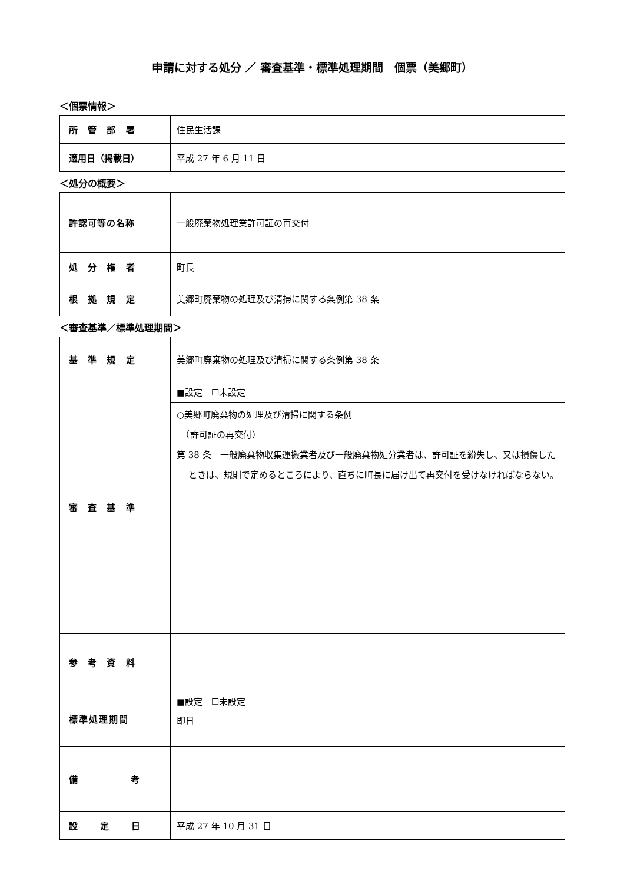申請に対する処分 ／ 審査基準・標準処理期間　個票（美郷町）
＜個票情報＞
| 所 管 部 署 | 住民生活課 |
| 適用日（掲載日） | 平成 27 年 6 月 11 日 |
＜処分の概要＞
| 許認可等の名称 | 一般廃棄物処理業許可証の再交付 |
| 処 分 権 者 | 町長 |
| 根 拠 規 定 | 美郷町廃棄物の処理及び清掃に関する条例第 38 条 |
＜審査基準／標準処理期間＞
| 基 準 規 定 | 美郷町廃棄物の処理及び清掃に関する条例第 38 条 |
| 審 査 基 準 | ■設定 ☐未設定 |
| | ○美郷町廃棄物の処理及び清掃に関する条例 （許可証の再交付） 第 38 条 一般廃棄物収集運搬業者及び一般廃棄物処分業者は、許可証を紛失し、又は損傷したときは、規則で定めるところにより、直ちに町長に届け出て再交付を受けなければならない。 |
| 参 考 資 料 | |
| 標準処理期間 | ■設定 ☐未設定 |
| | 即日 |
| 備 考 | |
| 設 定 日 | 平成 27 年 10 月 31 日 |